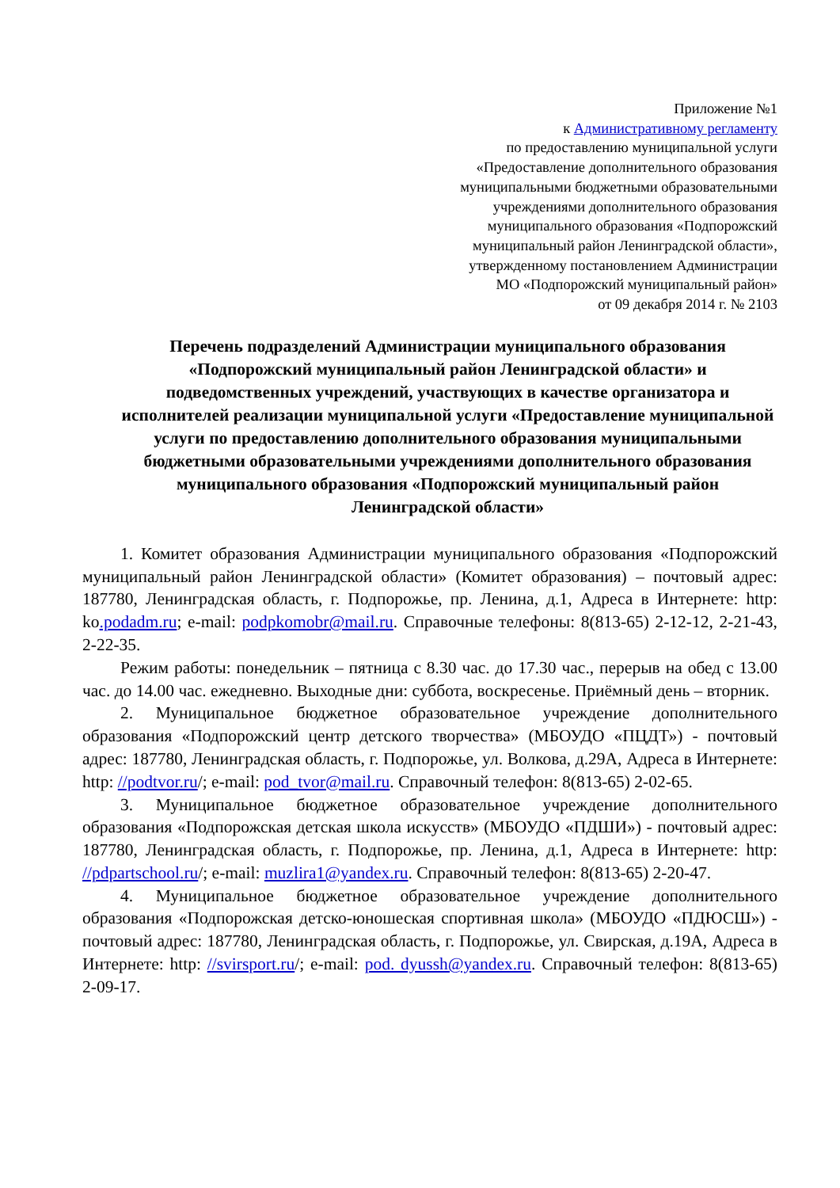Приложение №1
к Административному регламенту
по предоставлению муниципальной услуги
«Предоставление дополнительного образования
муниципальными бюджетными образовательными
учреждениями дополнительного образования
муниципального образования «Подпорожский
муниципальный район Ленинградской области»,
утвержденному постановлением Администрации
МО «Подпорожский муниципальный район»
от 09 декабря 2014 г. № 2103
Перечень подразделений Администрации муниципального образования «Подпорожский муниципальный район Ленинградской области» и подведомственных учреждений, участвующих в качестве организатора и исполнителей реализации муниципальной услуги «Предоставление муниципальной услуги по предоставлению дополнительного образования муниципальными бюджетными образовательными учреждениями дополнительного образования муниципального образования «Подпорожский муниципальный район Ленинградской области»
1. Комитет образования Администрации муниципального образования «Подпорожский муниципальный район Ленинградской области» (Комитет образования) – почтовый адрес: 187780, Ленинградская область, г. Подпорожье, пр. Ленина, д.1, Адреса в Интернете: http: ko.podadm.ru; e-mail: podpkomobr@mail.ru. Справочные телефоны: 8(813-65) 2-12-12, 2-21-43, 2-22-35.
Режим работы: понедельник – пятница с 8.30 час. до 17.30 час., перерыв на обед с 13.00 час. до 14.00 час. ежедневно. Выходные дни: суббота, воскресенье. Приёмный день – вторник.
2. Муниципальное бюджетное образовательное учреждение дополнительного образования «Подпорожский центр детского творчества» (МБОУДО «ПЦДТ») - почтовый адрес: 187780, Ленинградская область, г. Подпорожье, ул. Волкова, д.29А, Адреса в Интернете: http: //podtvor.ru/; e-mail: pod_tvor@mail.ru. Справочный телефон: 8(813-65) 2-02-65.
3. Муниципальное бюджетное образовательное учреждение дополнительного образования «Подпорожская детская школа искусств» (МБОУДО «ПДШИ») - почтовый адрес: 187780, Ленинградская область, г. Подпорожье, пр. Ленина, д.1, Адреса в Интернете: http: //pdpartschool.ru/; e-mail: muzlira1@yandex.ru. Справочный телефон: 8(813-65) 2-20-47.
4. Муниципальное бюджетное образовательное учреждение дополнительного образования «Подпорожская детско-юношеская спортивная школа» (МБОУДО «ПДЮСШ») - почтовый адрес: 187780, Ленинградская область, г. Подпорожье, ул. Свирская, д.19А, Адреса в Интернете: http: //svirsport.ru/; e-mail: pod. dyussh@yandex.ru. Справочный телефон: 8(813-65) 2-09-17.